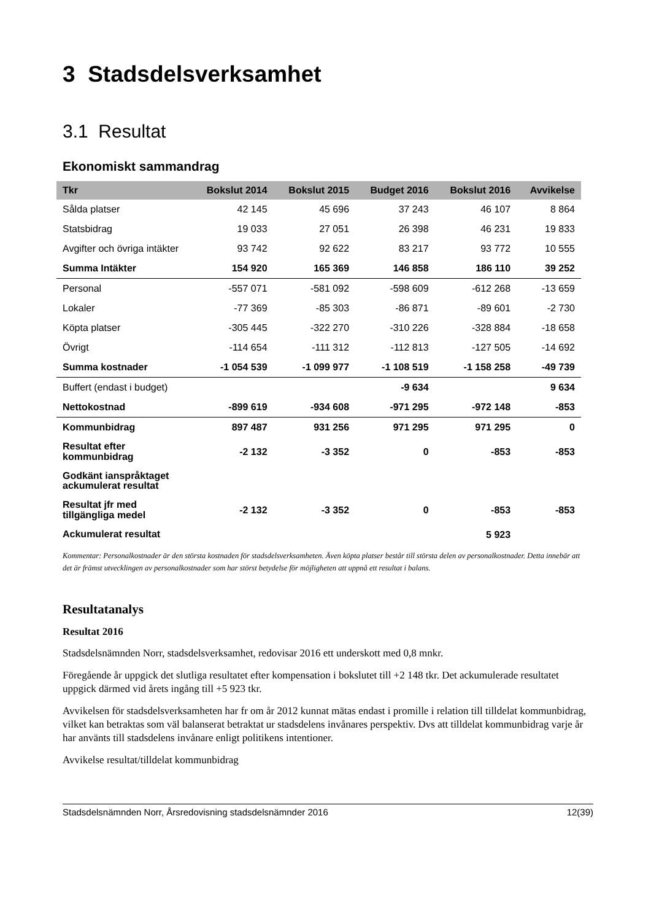3 Stadsdelsverksamhet
3.1 Resultat
Ekonomiskt sammandrag
| Tkr | Bokslut 2014 | Bokslut 2015 | Budget 2016 | Bokslut 2016 | Avvikelse |
| --- | --- | --- | --- | --- | --- |
| Sålda platser | 42 145 | 45 696 | 37 243 | 46 107 | 8 864 |
| Statsbidrag | 19 033 | 27 051 | 26 398 | 46 231 | 19 833 |
| Avgifter och övriga intäkter | 93 742 | 92 622 | 83 217 | 93 772 | 10 555 |
| Summa Intäkter | 154 920 | 165 369 | 146 858 | 186 110 | 39 252 |
| Personal | -557 071 | -581 092 | -598 609 | -612 268 | -13 659 |
| Lokaler | -77 369 | -85 303 | -86 871 | -89 601 | -2 730 |
| Köpta platser | -305 445 | -322 270 | -310 226 | -328 884 | -18 658 |
| Övrigt | -114 654 | -111 312 | -112 813 | -127 505 | -14 692 |
| Summa kostnader | -1 054 539 | -1 099 977 | -1 108 519 | -1 158 258 | -49 739 |
| Buffert (endast i budget) | | | -9 634 | | 9 634 |
| Nettokostnad | -899 619 | -934 608 | -971 295 | -972 148 | -853 |
| Kommunbidrag | 897 487 | 931 256 | 971 295 | 971 295 | 0 |
| Resultat efter kommunbidrag | -2 132 | -3 352 | 0 | -853 | -853 |
| Godkänt ianspråktaget ackumulerat resultat | | | | | |
| Resultat jfr med tillgängliga medel | -2 132 | -3 352 | 0 | -853 | -853 |
| Ackumulerat resultat | | | | 5 923 | |
Kommentar: Personalkostnader är den största kostnaden för stadsdelsverksamheten. Även köpta platser består till största delen av personalkostnader. Detta innebär att det är främst utvecklingen av personalkostnader som har störst betydelse för möjligheten att uppnå ett resultat i balans.
Resultatanalys
Resultat 2016
Stadsdelsnämnden Norr, stadsdelsverksamhet, redovisar 2016 ett underskott med 0,8 mnkr.
Föregående år uppgick det slutliga resultatet efter kompensation i bokslutet till +2 148 tkr. Det ackumulerade resultatet uppgick därmed vid årets ingång till +5 923 tkr.
Avvikelsen för stadsdelsverksamheten har fr om år 2012 kunnat mätas endast i promille i relation till tilldelat kommunbidrag, vilket kan betraktas som väl balanserat betraktat ur stadsdelens invånares perspektiv. Dvs att tilldelat kommunbidrag varje år har använts till stadsdelens invånare enligt politikens intentioner.
Avvikelse resultat/tilldelat kommunbidrag
Stadsdelsnämnden Norr, Årsredovisning stadsdelsnämnder 2016 12(39)